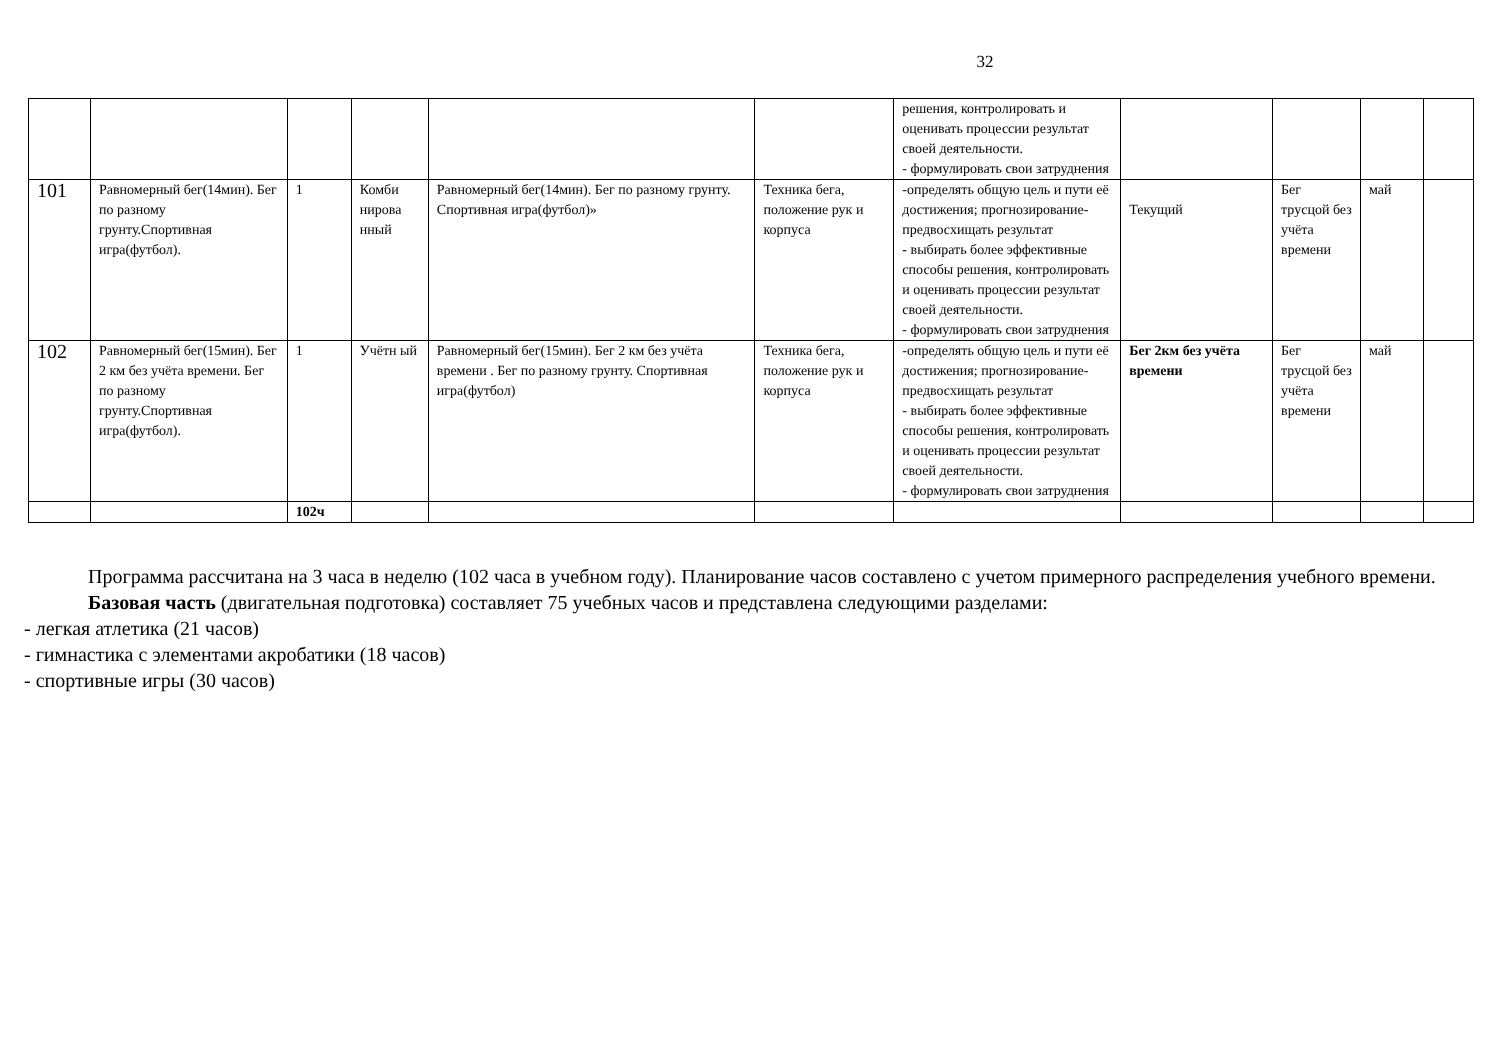32
| | | | | | | решения, контролировать и оценивать процессии результат своей деятельности. - формулировать свои затруднения | | | | |
| 101 | Равномерный бег(14мин). Бег по разному грунту.Спортивная игра(футбол). | 1 | Комби нирова нный | Равномерный бег(14мин). Бег по разному грунту. Спортивная игра(футбол)» | Техника бега, положение рук и корпуса | -определять общую цель и пути её достижения; прогнозирование-предвосхищать результат - выбирать более эффективные способы решения, контролировать и оценивать процессии результат своей деятельности. - формулировать свои затруднения | Текущий | Бег трусцой без учёта времени | май | |
| 102 | Равномерный бег(15мин). Бег 2 км без учёта времени. Бег по разному грунту.Спортивная игра(футбол). | 1 | Учётн ый | Равномерный бег(15мин). Бег 2 км без учёта времени . Бег по разному грунту. Спортивная игра(футбол) | Техника бега, положение рук и корпуса | -определять общую цель и пути её достижения; прогнозирование-предвосхищать результат - выбирать более эффективные способы решения, контролировать и оценивать процессии результат своей деятельности. - формулировать свои затруднения | Бег 2км без учёта времени | Бег трусцой без учёта времени | май | |
| | | 102ч | | | | | | | | |
Программа рассчитана на 3 часа в неделю (102 часа в учебном году). Планирование часов составлено с учетом примерного распределения учебного времени.
Базовая часть (двигательная подготовка) составляет 75 учебных часов и представлена следующими разделами:
- легкая атлетика (21 часов)
- гимнастика с элементами акробатики (18 часов)
- спортивные игры (30 часов)